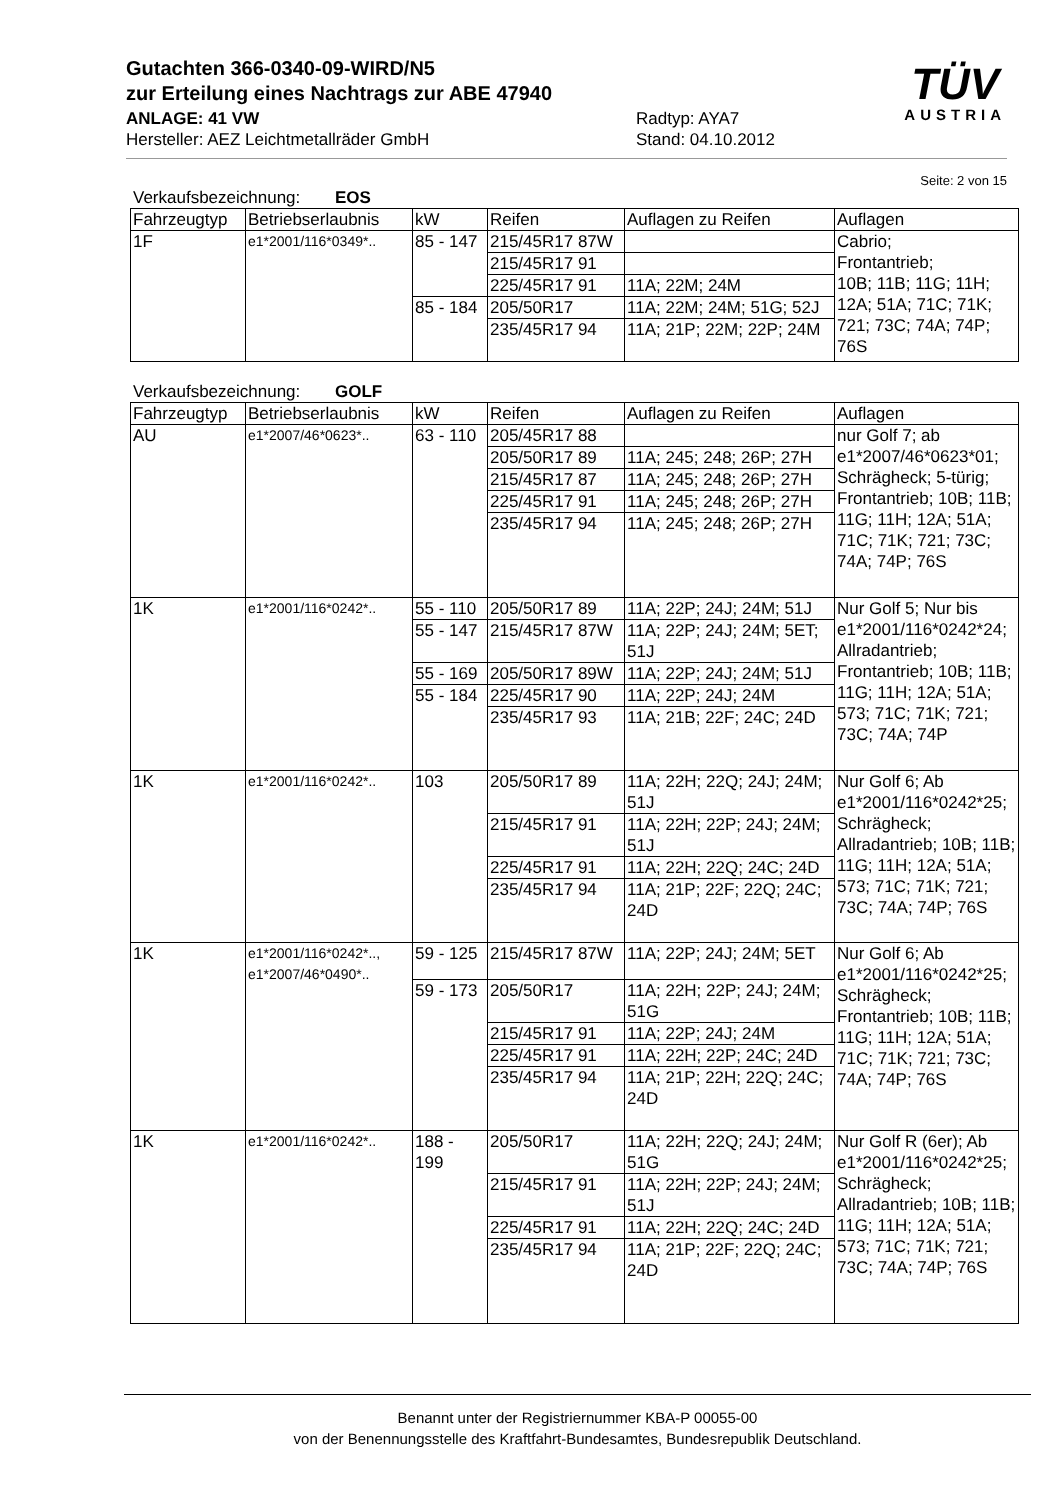Gutachten 366-0340-09-WIRD/N5
zur Erteilung eines Nachtrags zur ABE 47940
ANLAGE: 41 VW
Hersteller: AEZ Leichtmetallräder GmbH
Radtyp: AYA7
Stand: 04.10.2012
TÜV
AUSTRIA
Seite: 2 von 15
Verkaufsbezeichnung: EOS
| Fahrzeugtyp | Betriebserlaubnis | kW | Reifen | Auflagen zu Reifen | Auflagen |
| --- | --- | --- | --- | --- | --- |
| 1F | e1*2001/116*0349*.. | 85 - 147 | 215/45R17 87W | | Cabrio; Frontantrieb; 10B; 11B; 11G; 11H; 12A; 51A; 71C; 71K; 721; 73C; 74A; 74P; 76S |
| | | | 215/45R17 91 | | |
| | | | 225/45R17 91 | 11A; 22M; 24M | |
| | | 85 - 184 | 205/50R17 | 11A; 22M; 24M; 51G; 52J | |
| | | | 235/45R17 94 | 11A; 21P; 22M; 22P; 24M | |
Verkaufsbezeichnung: GOLF
| Fahrzeugtyp | Betriebserlaubnis | kW | Reifen | Auflagen zu Reifen | Auflagen |
| --- | --- | --- | --- | --- | --- |
| AU | e1*2007/46*0623*.. | 63 - 110 | 205/45R17 88 | | nur Golf 7; ab e1*2007/46*0623*01; Schrägheck; 5-türig; Frontantrieb; 10B; 11B; 11G; 11H; 12A; 51A; 71C; 71K; 721; 73C; 74A; 74P; 76S |
| | | | 205/50R17 89 | 11A; 245; 248; 26P; 27H | |
| | | | 215/45R17 87 | 11A; 245; 248; 26P; 27H | |
| | | | 225/45R17 91 | 11A; 245; 248; 26P; 27H | |
| | | | 235/45R17 94 | 11A; 245; 248; 26P; 27H | |
| 1K | e1*2001/116*0242*.. | 55 - 110 | 205/50R17 89 | 11A; 22P; 24J; 24M; 51J | Nur Golf 5; Nur bis e1*2001/116*0242*24; Allradantrieb; Frontantrieb; 10B; 11B; 11G; 11H; 12A; 51A; 573; 71C; 71K; 721; 73C; 74A; 74P |
| | | 55 - 147 | 215/45R17 87W | 11A; 22P; 24J; 24M; 5ET; 51J | |
| | | 55 - 169 | 205/50R17 89W | 11A; 22P; 24J; 24M; 51J | |
| | | 55 - 184 | 225/45R17 90 | 11A; 22P; 24J; 24M | |
| | | | 235/45R17 93 | 11A; 21B; 22F; 24C; 24D | |
| 1K | e1*2001/116*0242*.. | 103 | 205/50R17 89 | 11A; 22H; 22Q; 24J; 24M; 51J | Nur Golf 6; Ab e1*2001/116*0242*25; Schrägheck; Allradantrieb; 10B; 11B; 11G; 11H; 12A; 51A; 573; 71C; 71K; 721; 73C; 74A; 74P; 76S |
| | | | 215/45R17 91 | 11A; 22H; 22P; 24J; 24M; 51J | |
| | | | 225/45R17 91 | 11A; 22H; 22Q; 24C; 24D | |
| | | | 235/45R17 94 | 11A; 21P; 22F; 22Q; 24C; 24D | |
| 1K | e1*2001/116*0242*.., e1*2007/46*0490*.. | 59 - 125 | 215/45R17 87W | 11A; 22P; 24J; 24M; 5ET | Nur Golf 6; Ab e1*2001/116*0242*25; Schrägheck; Frontantrieb; 10B; 11B; 11G; 11H; 12A; 51A; 71C; 71K; 721; 73C; 74A; 74P; 76S |
| | | 59 - 173 | 205/50R17 | 11A; 22H; 22P; 24J; 24M; 51G | |
| | | | 215/45R17 91 | 11A; 22P; 24J; 24M | |
| | | | 225/45R17 91 | 11A; 22H; 22P; 24C; 24D | |
| | | | 235/45R17 94 | 11A; 21P; 22H; 22Q; 24C; 24D | |
| 1K | e1*2001/116*0242*.. | 188 - 199 | 205/50R17 | 11A; 22H; 22Q; 24J; 24M; 51G | Nur Golf R (6er); Ab e1*2001/116*0242*25; Schrägheck; Allradantrieb; 10B; 11B; 11G; 11H; 12A; 51A; 573; 71C; 71K; 721; 73C; 74A; 74P; 76S |
| | | | 215/45R17 91 | 11A; 22H; 22P; 24J; 24M; 51J | |
| | | | 225/45R17 91 | 11A; 22H; 22Q; 24C; 24D | |
| | | | 235/45R17 94 | 11A; 21P; 22F; 22Q; 24C; 24D | |
Benannt unter der Registriernummer KBA-P 00055-00
von der Benennungsstelle des Kraftfahrt-Bundesamtes, Bundesrepublik Deutschland.